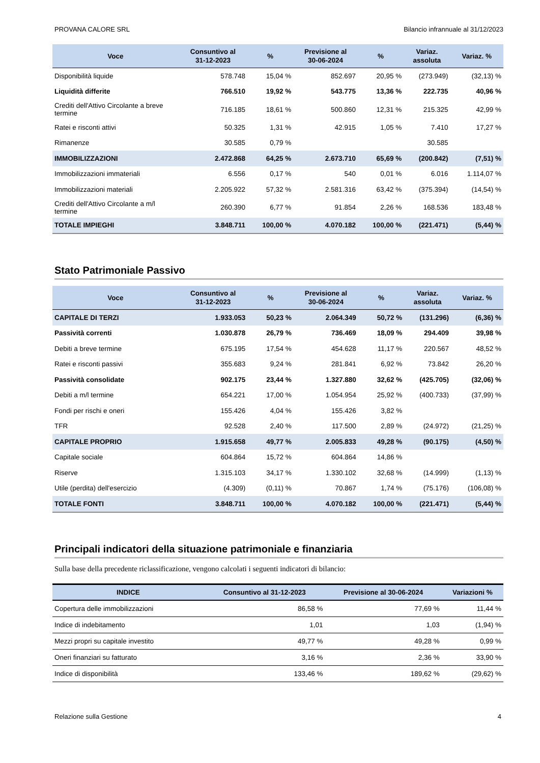PROVANA CALORE SRL Bilancio infrannuale al 31/12/2023
| Voce | Consuntivo al 31-12-2023 | % | Previsione al 30-06-2024 | % | Variaz. assoluta | Variaz. % |
| --- | --- | --- | --- | --- | --- | --- |
| Disponibilità liquide | 578.748 | 15,04 % | 852.697 | 20,95 % | (273.949) | (32,13) % |
| Liquidità differite | 766.510 | 19,92 % | 543.775 | 13,36 % | 222.735 | 40,96 % |
| Crediti dell'Attivo Circolante a breve termine | 716.185 | 18,61 % | 500.860 | 12,31 % | 215.325 | 42,99 % |
| Ratei e risconti attivi | 50.325 | 1,31 % | 42.915 | 1,05 % | 7.410 | 17,27 % |
| Rimanenze | 30.585 | 0,79 % | | | 30.585 | |
| IMMOBILIZZAZIONI | 2.472.868 | 64,25 % | 2.673.710 | 65,69 % | (200.842) | (7,51) % |
| Immobilizzazioni immateriali | 6.556 | 0,17 % | 540 | 0,01 % | 6.016 | 1.114,07 % |
| Immobilizzazioni materiali | 2.205.922 | 57,32 % | 2.581.316 | 63,42 % | (375.394) | (14,54) % |
| Crediti dell'Attivo Circolante a m/l termine | 260.390 | 6,77 % | 91.854 | 2,26 % | 168.536 | 183,48 % |
| TOTALE IMPIEGHI | 3.848.711 | 100,00 % | 4.070.182 | 100,00 % | (221.471) | (5,44) % |
Stato Patrimoniale Passivo
| Voce | Consuntivo al 31-12-2023 | % | Previsione al 30-06-2024 | % | Variaz. assoluta | Variaz. % |
| --- | --- | --- | --- | --- | --- | --- |
| CAPITALE DI TERZI | 1.933.053 | 50,23 % | 2.064.349 | 50,72 % | (131.296) | (6,36) % |
| Passività correnti | 1.030.878 | 26,79 % | 736.469 | 18,09 % | 294.409 | 39,98 % |
| Debiti a breve termine | 675.195 | 17,54 % | 454.628 | 11,17 % | 220.567 | 48,52 % |
| Ratei e risconti passivi | 355.683 | 9,24 % | 281.841 | 6,92 % | 73.842 | 26,20 % |
| Passività consolidate | 902.175 | 23,44 % | 1.327.880 | 32,62 % | (425.705) | (32,06) % |
| Debiti a m/l termine | 654.221 | 17,00 % | 1.054.954 | 25,92 % | (400.733) | (37,99) % |
| Fondi per rischi e oneri | 155.426 | 4,04 % | 155.426 | 3,82 % | | |
| TFR | 92.528 | 2,40 % | 117.500 | 2,89 % | (24.972) | (21,25) % |
| CAPITALE PROPRIO | 1.915.658 | 49,77 % | 2.005.833 | 49,28 % | (90.175) | (4,50) % |
| Capitale sociale | 604.864 | 15,72 % | 604.864 | 14,86 % | | |
| Riserve | 1.315.103 | 34,17 % | 1.330.102 | 32,68 % | (14.999) | (1,13) % |
| Utile (perdita) dell'esercizio | (4.309) | (0,11) % | 70.867 | 1,74 % | (75.176) | (106,08) % |
| TOTALE FONTI | 3.848.711 | 100,00 % | 4.070.182 | 100,00 % | (221.471) | (5,44) % |
Principali indicatori della situazione patrimoniale e finanziaria
Sulla base della precedente riclassificazione, vengono calcolati i seguenti indicatori di bilancio:
| INDICE | Consuntivo al 31-12-2023 | Previsione al 30-06-2024 | Variazioni % |
| --- | --- | --- | --- |
| Copertura delle immobilizzazioni | 86,58 % | 77,69 % | 11,44 % |
| Indice di indebitamento | 1,01 | 1,03 | (1,94) % |
| Mezzi propri su capitale investito | 49,77 % | 49,28 % | 0,99 % |
| Oneri finanziari su fatturato | 3,16 % | 2,36 % | 33,90 % |
| Indice di disponibilità | 133,46 % | 189,62 % | (29,62) % |
Relazione sulla Gestione 4